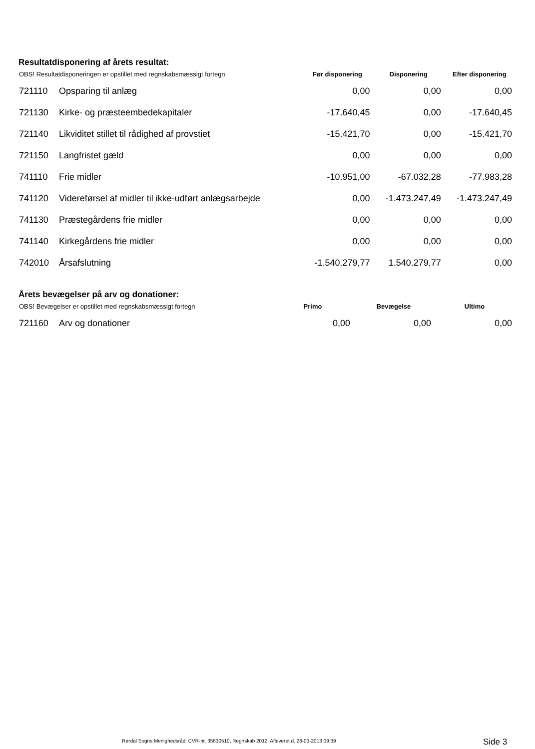Resultatdisponering af årets resultat:
| OBS! Resultatdisponeringen er opstillet med regnskabsmæssigt fortegn | | Før disponering | Disponering | Efter disponering |
| --- | --- | --- | --- | --- |
| 721110 | Opsparing til anlæg | 0,00 | 0,00 | 0,00 |
| 721130 | Kirke- og præsteembedekapitaler | -17.640,45 | 0,00 | -17.640,45 |
| 721140 | Likviditet stillet til rådighed af provstiet | -15.421,70 | 0,00 | -15.421,70 |
| 721150 | Langfristet gæld | 0,00 | 0,00 | 0,00 |
| 741110 | Frie midler | -10.951,00 | -67.032,28 | -77.983,28 |
| 741120 | Videreførsel af midler til ikke-udført anlægsarbejde | 0,00 | -1.473.247,49 | -1.473.247,49 |
| 741130 | Præstegårdens frie midler | 0,00 | 0,00 | 0,00 |
| 741140 | Kirkegårdens frie midler | 0,00 | 0,00 | 0,00 |
| 742010 | Årsafslutning | -1.540.279,77 | 1.540.279,77 | 0,00 |
Årets bevægelser på arv og donationer:
| OBS! Bevægelser er opstillet med regnskabsmæssigt fortegn | | Primo | Bevægelse | Ultimo |
| --- | --- | --- | --- | --- |
| 721160 | Arv og donationer | 0,00 | 0,00 | 0,00 |
Rørdal Sogns Menighedsråd, CVR-nr. 35830510, Regnskab 2012, Afleveret d. 28-03-2013 09:39 Side 3